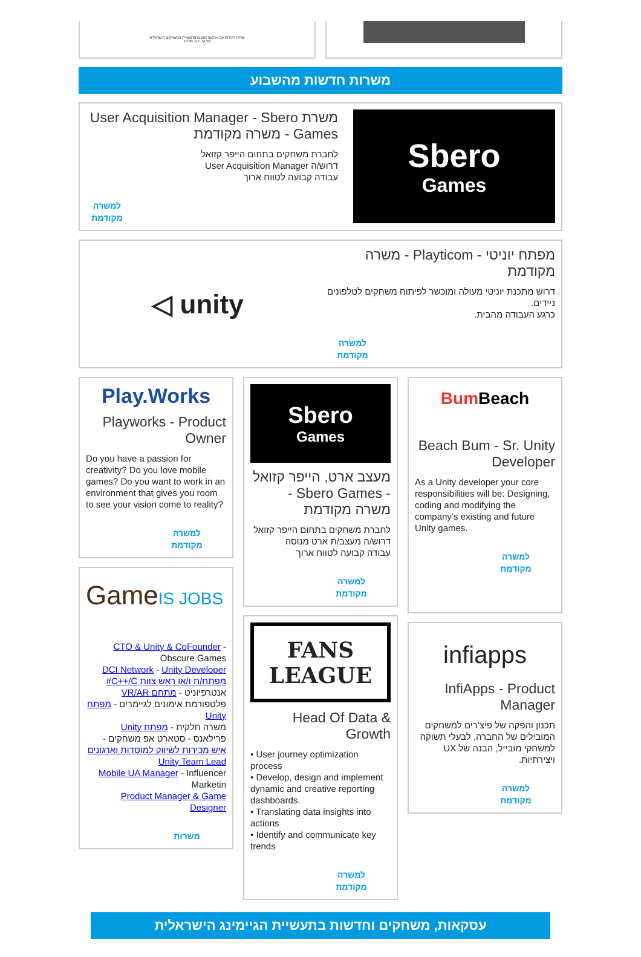שיחת היכרות עם ארבעה אמנים מתעשיית המשחקים הישראלית
שלישי, 9.7, 19:30
משרות חדשות מהשבוע
Sbero
Games
משרת User Acquisition Manager - Sbero Games - משרה מקודמת
לחברת משחקים בתחום הייפר קזואל
דרוש/ה User Acquisition Manager
עבודה קבועה לטווח ארוך
למשרה מקודמת
מפתח יוניטי - Playticom - משרה מקודמת
דרוש מתכנת יוניטי מעולה ומוכשר לפיתוח משחקים לטלפונים ניידים.
כרגע העבודה מהבית.
למשרה מקודמת
◁ unity
Beach Bum
Beach Bum - Sr. Unity Developer
As a Unity developer your core responsibilities will be: Designing, coding and modifying the company’s existing and future Unity games.
למשרה מקודמת
infiapps
InfiApps - Product Manager
תכנון והפקה של פיצ'רים למשחקים המובילים של החברה, לבעלי תשוקה למשחקי מובייל, הבנה של UX ויצירתיות.
למשרה מקודמת
Sbero
Games
מעצב ארט, הייפר קזואל - Sbero Games - משרה מקודמת
לחברת משחקים בתחום הייפר קזואל
דרוש/ה מעצב/ת ארט מנוסה
עבודה קבועה לטווח ארוך
למשרה מקודמת
FANS
LEAGUE
Head Of Data & Growth
• User journey optimization process
• Develop, design and implement dynamic and creative reporting dashboards.
• Translating data insights into actions
• Identify and communicate key trends
למשרה מקודמת
Play.Works
Playworks - Product Owner
Do you have a passion for creativity? Do you love mobile games? Do you want to work in an environment that gives you room to see your vision come to reality?
למשרה מקודמת
GameIS JOBS
CTO & Unity & CoFounder - Obscure Games
DCI Network - Unity Developer
מפתח/ת ו/או ראש צוות C++/C#
אנטרפיוניט - מתחם VR/AR
פלטפורמת אימונים לגיימרים - מפתח Unity
משרה חלקית - מפתח Unity
פרילאנס - סטארט אפ משחקים - איש מכירות לשיווק למוסדות וארגונים
Unity Team Lead
Mobile UA Manager - Influencer Marketin
Product Manager & Game Designer
משרות
עסקאות, משחקים וחדשות בתעשיית הגיימינג הישראלית